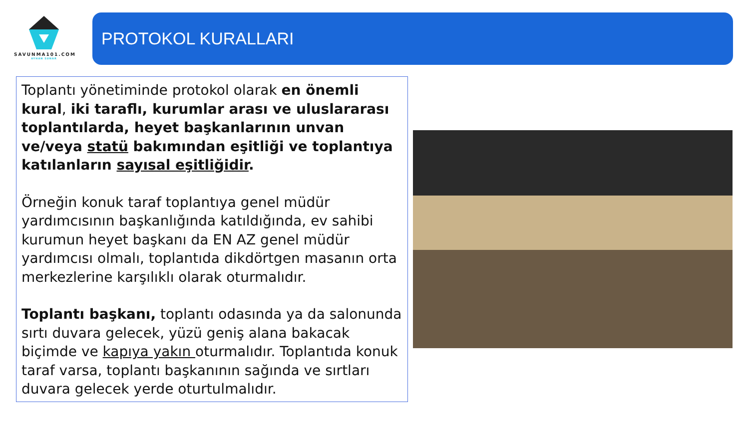SAVUNMA101.COM
AYHAN SUNAR
PROTOKOL KURALLARI
Toplantı yönetiminde protokol olarak en önemli kural, iki taraflı, kurumlar arası ve uluslararası toplantılarda, heyet başkanlarının unvan ve/veya statü bakımından eşitliği ve toplantıya katılanların sayısal eşitliğidir.
Örneğin konuk taraf toplantıya genel müdür yardımcısının başkanlığında katıldığında, ev sahibi kurumun heyet başkanı da EN AZ genel müdür yardımcısı olmalı, toplantıda dikdörtgen masanın orta merkezlerine karşılıklı olarak oturmalıdır.
Toplantı başkanı, toplantı odasında ya da salonunda sırtı duvara gelecek, yüzü geniş alana bakacak biçimde ve kapıya yakın oturmalıdır. Toplantıda konuk taraf varsa, toplantı başkanının sağında ve sırtları duvara gelecek yerde oturtulmalıdır.